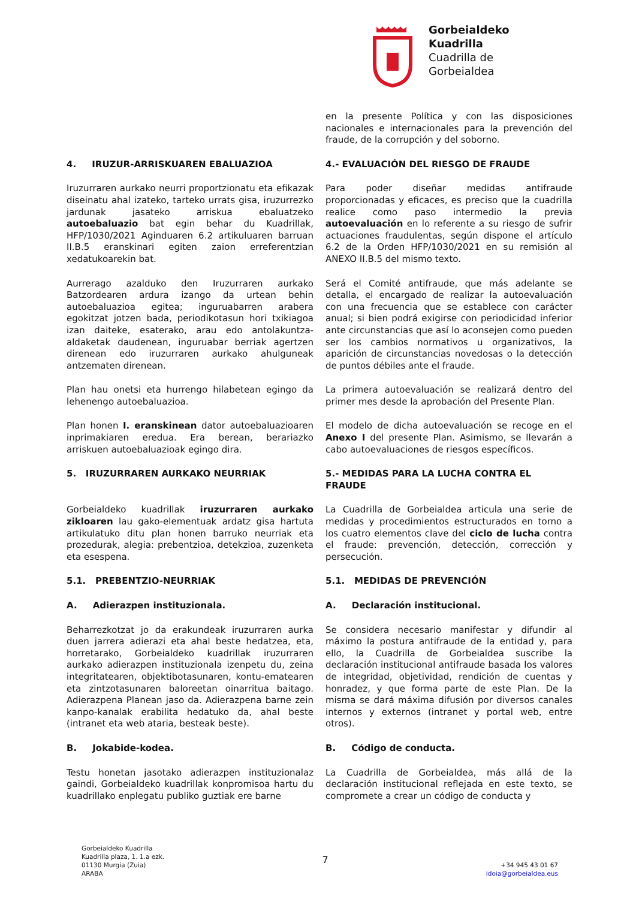Gorbeialdeko
Kuadrilla
Cuadrilla de
Gorbeialdea
en la presente Política y con las disposiciones nacionales e internacionales para la prevención del fraude, de la corrupción y del soborno.
4. IRUZUR-ARRISKUAREN EBALUAZIOA 4.- EVALUACIÓN DEL RIESGO DE FRAUDE
Iruzurraren aurkako neurri proportzionatu eta efikazak diseinatu ahal izateko, tarteko urrats gisa, iruzurrezko jardunak jasateko arriskua ebaluatzeko autoebaluazio bat egin behar du Kuadrillak, HFP/1030/2021 Aginduaren 6.2 artikuluaren barruan II.B.5 eranskinari egiten zaion erreferentzian xedatukoarekin bat.
Para poder diseñar medidas antifraude proporcionadas y eficaces, es preciso que la cuadrilla realice como paso intermedio la previa autoevaluación en lo referente a su riesgo de sufrir actuaciones fraudulentas, según dispone el artículo 6.2 de la Orden HFP/1030/2021 en su remisión al ANEXO II.B.5 del mismo texto.
Aurrerago azalduko den Iruzurraren aurkako Batzordearen ardura izango da urtean behin autoebaluazioa egitea; inguruabarren arabera egokitzat jotzen bada, periodikotasun hori txikiagoa izan daiteke, esaterako, arau edo antolakuntza-aldaketak daudenean, inguruabar berriak agertzen direnean edo iruzurraren aurkako ahulguneak antzematen direnean.
Será el Comité antifraude, que más adelante se detalla, el encargado de realizar la autoevaluación con una frecuencia que se establece con carácter anual; si bien podrá exigirse con periodicidad inferior ante circunstancias que así lo aconsejen como pueden ser los cambios normativos u organizativos, la aparición de circunstancias novedosas o la detección de puntos débiles ante el fraude.
Plan hau onetsi eta hurrengo hilabetean egingo da lehenengo autoebaluazioa.
La primera autoevaluación se realizará dentro del primer mes desde la aprobación del Presente Plan.
Plan honen I. eranskinean dator autoebaluazioaren inprimakiaren eredua. Era berean, berariazko arriskuen autoebaluazioak egingo dira.
El modelo de dicha autoevaluación se recoge en el Anexo I del presente Plan. Asimismo, se llevarán a cabo autoevaluaciones de riesgos específicos.
5. IRUZURRAREN AURKAKO NEURRIAK 5.- MEDIDAS PARA LA LUCHA CONTRA EL FRAUDE
Gorbeialdeko kuadrillak iruzurraren aurkako zikloaren lau gako-elementuak ardatz gisa hartuta artikulatuko ditu plan honen barruko neurriak eta prozedurak, alegia: prebentzioa, detekzioa, zuzenketa eta esespena.
La Cuadrilla de Gorbeialdea articula una serie de medidas y procedimientos estructurados en torno a los cuatro elementos clave del ciclo de lucha contra el fraude: prevención, detección, corrección y persecución.
5.1. PREBENTZIO-NEURRIAK 5.1. MEDIDAS DE PREVENCIÓN A. Adierazpen instituzionala. A. Declaración institucional.
Beharrezkotzat jo da erakundeak iruzurraren aurka duen jarrera adierazi eta ahal beste hedatzea, eta, horretarako, Gorbeialdeko kuadrillak iruzurraren aurkako adierazpen instituzionala izenpetu du, zeina integritatearen, objektibotasunaren, kontu-ematearen eta zintzotasunaren baloreetan oinarritua baitago. Adierazpena Planean jaso da. Adierazpena barne zein kanpo-kanalak erabilita hedatuko da, ahal beste (intranet eta web ataria, besteak beste).
Se considera necesario manifestar y difundir al máximo la postura antifraude de la entidad y, para ello, la Cuadrilla de Gorbeialdea suscribe la declaración institucional antifraude basada los valores de integridad, objetividad, rendición de cuentas y honradez, y que forma parte de este Plan. De la misma se dará máxima difusión por diversos canales internos y externos (intranet y portal web, entre otros).
B. Jokabide-kodea. B. Código de conducta.
Testu honetan jasotako adierazpen instituzionalaz gaindi, Gorbeialdeko kuadrillak konpromisoa hartu du kuadrillako enplegatu publiko guztiak ere barne
La Cuadrilla de Gorbeialdea, más allá de la declaración institucional reflejada en este texto, se compromete a crear un código de conducta y
Gorbeialdeko Kuadrilla
Kuadrilla plaza, 1. 1.a ezk.
01130 Murgia (Zuia)
ARABA
7
+34 945 43 01 67
idoia@gorbeialdea.eus